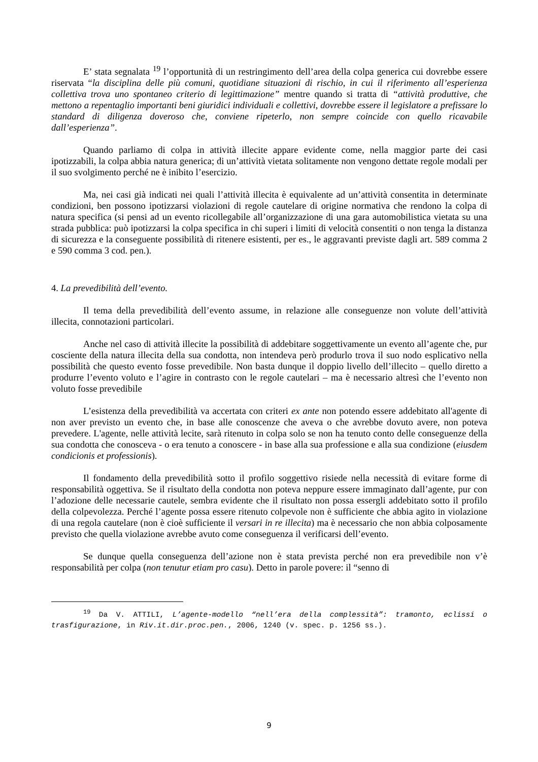E’ stata segnalata <sup>19</sup> l’opportunità di un restringimento dell’area della colpa generica cui dovrebbe essere riservata “la disciplina delle più comuni, quotidiane situazioni di rischio, in cui il riferimento all’esperienza collettiva trova uno spontaneo criterio di legittimazione” mentre quando si tratta di “attività produttive, che mettono a repentaglio importanti beni giuridici individuali e collettivi, dovrebbe essere il legislatore a prefissare lo standard di diligenza doveroso che, conviene ripeterlo, non sempre coincide con quello ricavabile dall’esperienza”.
Quando parliamo di colpa in attività illecite appare evidente come, nella maggior parte dei casi ipotizzabili, la colpa abbia natura generica; di un’attività vietata solitamente non vengono dettate regole modali per il suo svolgimento perché ne è inibito l’esercizio.
Ma, nei casi già indicati nei quali l’attività illecita è equivalente ad un’attività consentita in determinate condizioni, ben possono ipotizzarsi violazioni di regole cautelare di origine normativa che rendono la colpa di natura specifica (si pensi ad un evento ricollegabile all’organizzazione di una gara automobilistica vietata su una strada pubblica: può ipotizzarsi la colpa specifica in chi superi i limiti di velocità consentiti o non tenga la distanza di sicurezza e la conseguente possibilità di ritenere esistenti, per es., le aggravanti previste dagli art. 589 comma 2 e 590 comma 3 cod. pen.).
4. La prevedibilità dell’evento.
Il tema della prevedibilità dell’evento assume, in relazione alle conseguenze non volute dell’attività illecita, connotazioni particolari.
Anche nel caso di attività illecite la possibilità di addebitare soggettivamente un evento all’agente che, pur cosciente della natura illecita della sua condotta, non intendeva però produrlo trova il suo nodo esplicativo nella possibilità che questo evento fosse prevedibile. Non basta dunque il doppio livello dell’illecito – quello diretto a produrre l’evento voluto e l’agire in contrasto con le regole cautelari – ma è necessario altresì che l’evento non voluto fosse prevedibile
L’esistenza della prevedibilità va accertata con criteri ex ante non potendo essere addebitato all'agente di non aver previsto un evento che, in base alle conoscenze che aveva o che avrebbe dovuto avere, non poteva prevedere. L'agente, nelle attività lecite, sarà ritenuto in colpa solo se non ha tenuto conto delle conseguenze della sua condotta che conosceva - o era tenuto a conoscere - in base alla sua professione e alla sua condizione (eiusdem condicionis et professionis).
Il fondamento della prevedibilità sotto il profilo soggettivo risiede nella necessità di evitare forme di responsabilità oggettiva. Se il risultato della condotta non poteva neppure essere immaginato dall’agente, pur con l’adozione delle necessarie cautele, sembra evidente che il risultato non possa essergli addebitato sotto il profilo della colpevolezza. Perché l’agente possa essere ritenuto colpevole non è sufficiente che abbia agito in violazione di una regola cautelare (non è cioè sufficiente il versari in re illecita) ma è necessario che non abbia colposamente previsto che quella violazione avrebbe avuto come conseguenza il verificarsi dell’evento.
Se dunque quella conseguenza dell’azione non è stata prevista perché non era prevedibile non v’è responsabilità per colpa (non tenutur etiam pro casu). Detto in parole povere: il “senno di
<sup>19</sup> Da V. ATTILI, L’agente-modello “nell’era della complessità”: tramonto, eclissi o trasfigurazione, in Riv.it.dir.proc.pen., 2006, 1240 (v. spec. p. 1256 ss.).
9